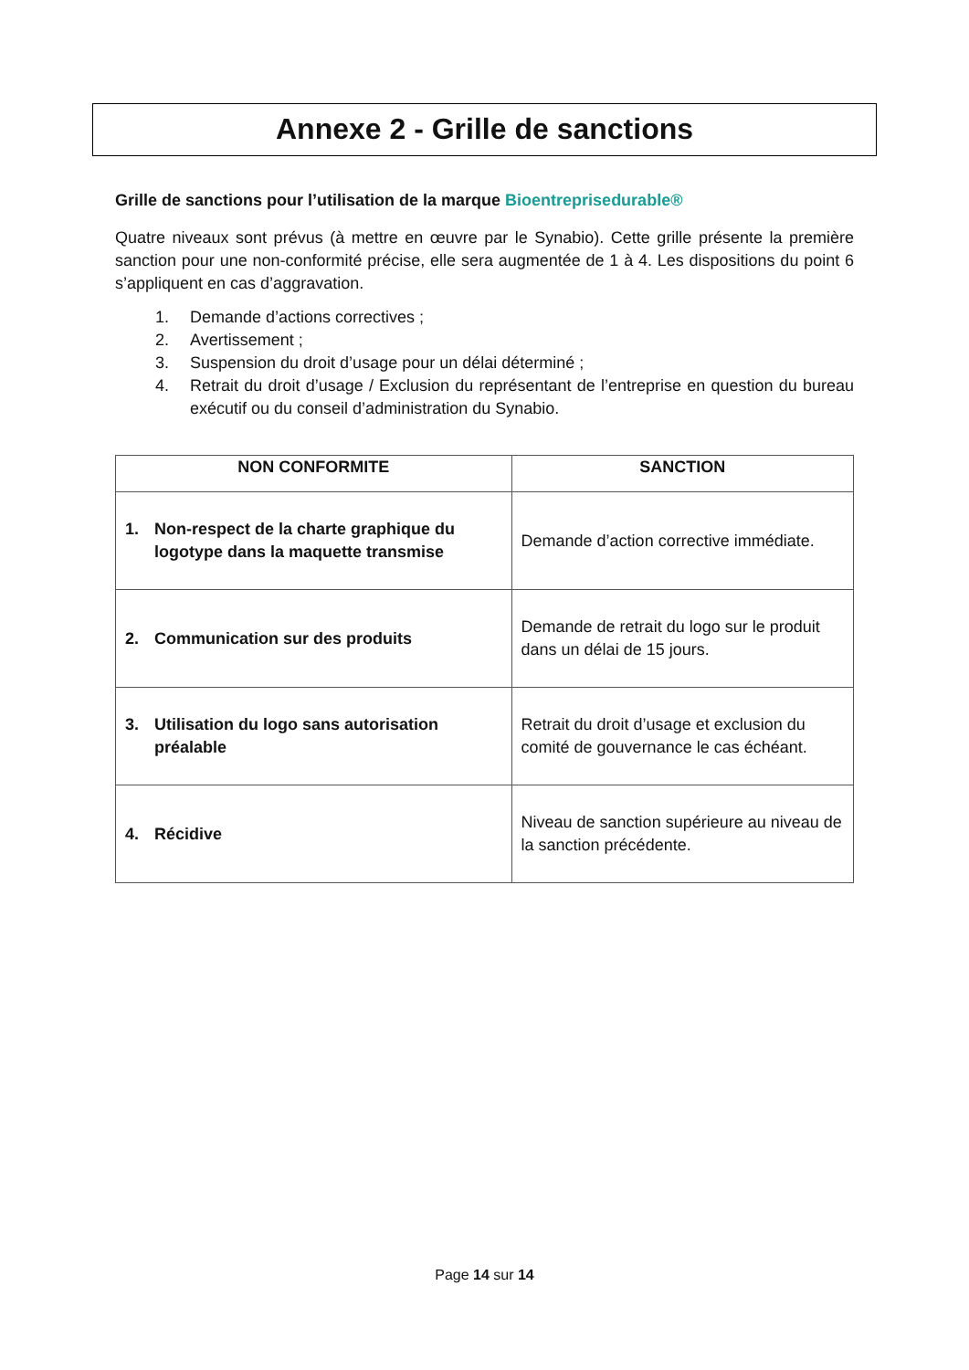Annexe 2 - Grille de sanctions
Grille de sanctions pour l’utilisation de la marque Bioentreprisedurable®
Quatre niveaux sont prévus (à mettre en œuvre par le Synabio). Cette grille présente la première sanction pour une non-conformité précise, elle sera augmentée de 1 à 4. Les dispositions du point 6 s’appliquent en cas d’aggravation.
1. Demande d’actions correctives ;
2. Avertissement ;
3. Suspension du droit d’usage pour un délai déterminé ;
4. Retrait du droit d’usage / Exclusion du représentant de l’entreprise en question du bureau exécutif ou du conseil d’administration du Synabio.
| NON CONFORMITE | SANCTION |
| --- | --- |
| 1. Non-respect de la charte graphique du logotype dans la maquette transmise | Demande d’action corrective immédiate. |
| 2. Communication sur des produits | Demande de retrait du logo sur le produit dans un délai de 15 jours. |
| 3. Utilisation du logo sans autorisation préalable | Retrait du droit d’usage et exclusion du comité de gouvernance le cas échéant. |
| 4. Récidive | Niveau de sanction supérieure au niveau de la sanction précédente. |
Page 14 sur 14